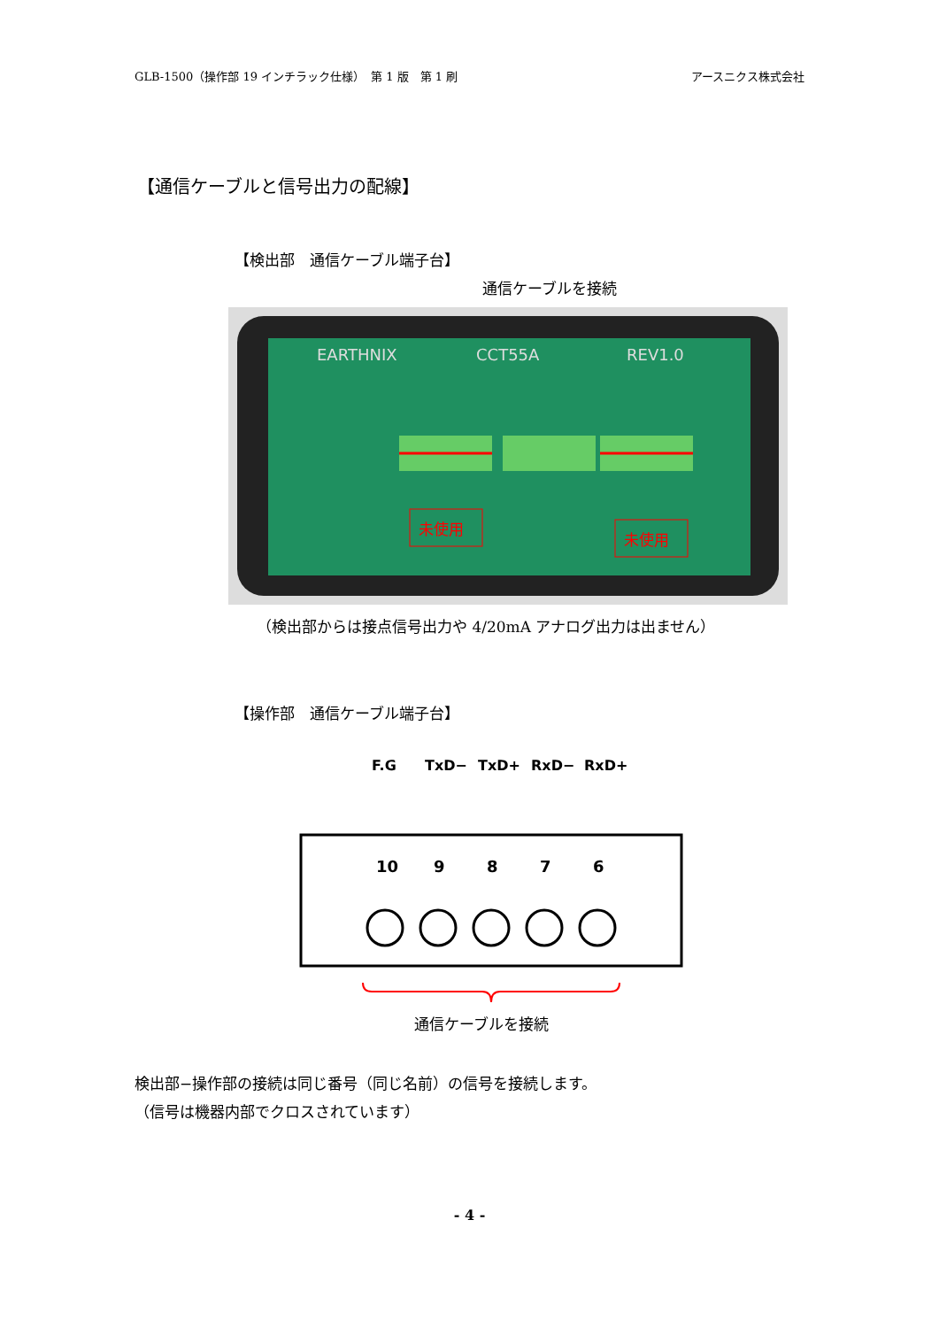GLB-1500（操作部 19 インチラック仕様）　第 1 版　第 1 刷 アースニクス株式会社
【通信ケーブルと信号出力の配線】
【検出部　通信ケーブル端子台】
通信ケーブルを接続
EARTHNIX
CCT55A
REV1.0
未使用
未使用
（検出部からは接点信号出力や 4/20mA アナログ出力は出ません）
【操作部　通信ケーブル端子台】
F.G
TxD−
TxD+
RxD−
RxD+
10
9
8
7
6
通信ケーブルを接続
検出部−操作部の接続は同じ番号（同じ名前）の信号を接続します。
（信号は機器内部でクロスされています）
- 4 -